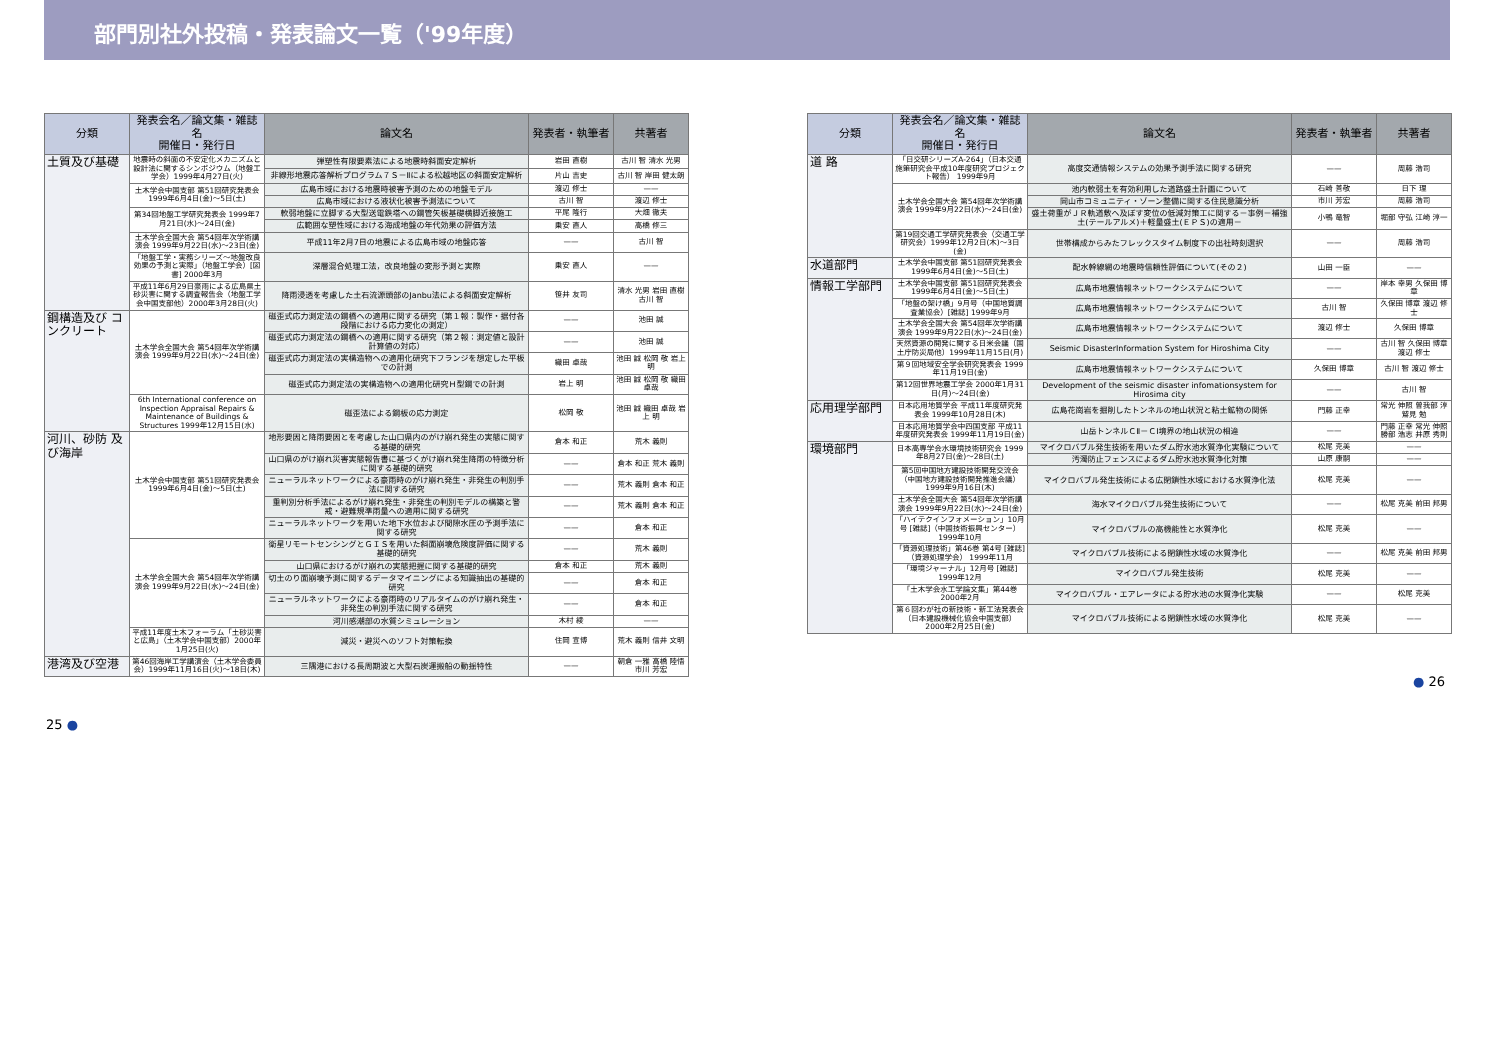部門別社外投稿・発表論文一覧（'99年度）
| 分類 | 発表会名／論文集・雑誌名 開催日・発行日 | 論文名 | 発表者・執筆者 | 共著者 |
| --- | --- | --- | --- | --- |
| 土質及び基礎 | 地震時の斜面の不安定化メカニズムと設計法に関するシンポジウム（地盤工学会）1999年4月27日(火) | 弾塑性有限要素法による地震時斜面安定解析 | 岩田 直樹 | 古川 智 清水 光男 |
| | | 非線形地震応答解析プログラム７Ｓ－Ⅱによる松越地区の斜面安定解析 | 片山 吉史 | 古川 智 岸田 健太朗 |
| | 土木学会中国支部 第51回研究発表会 1999年6月4日(金)～5日(土) | 広島市域における地震時被害予測のための地盤モデル | 渡辺 修士 | —— |
| | | 広島市域における液状化被害予測法について | 古川 智 | 渡辺 修士 |
| | 第34回地盤工学研究発表会 1999年7月21日(水)～24日(金) | 軟弱地盤に立脚する大型送電鉄塔への鋼管矢板基礎横脚近接施工 | 平尾 隆行 | 大畑 徹夫 |
| | | 広範囲な塑性域における海成地盤の年代効果の評価方法 | 乗安 直人 | 高橋 修三 |
| | 土木学会全国大会 第54回年次学術講演会 1999年9月22日(水)～23日(金) | 平成11年2月7日の地震による広島市域の地盤応答 | —— | 古川 智 |
| | 「地盤工学・実務シリーズ～地盤改良効果の予測と実際」（地盤工学会）[図書] 2000年3月 | 深層混合処理工法，改良地盤の変形予測と実際 | 乗安 直人 | —— |
| | 平成11年6月29日豪雨による広島県土砂災害に関する調査報告会（地盤工学会中国支部他）2000年3月28日(火) | 降雨浸透を考慮した土石流源頭部のJanbu法による斜面安定解析 | 笹井 友司 | 清水 光男 岩田 直樹 古川 智 |
| 鋼構造及び コンクリート | 土木学会全国大会 第54回年次学術講演会 1999年9月22日(水)～24日(金) | 磁歪式応力測定法の鋼橋への適用に関する研究（第１報：製作・据付各段階における応力変化の測定） | —— | 池田 誠 |
| | | 磁歪式応力測定法の鋼橋への適用に関する研究（第２報：測定値と設計計算値の対応） | —— | 池田 誠 |
| | | 磁歪式応力測定法の実構造物への適用化研究下フランジを想定した平板での計測 | 織田 卓哉 | 池田 誠 松岡 敬 岩上 明 |
| | | 磁歪式応力測定法の実構造物への適用化研究Ｈ型鋼での計測 | 岩上 明 | 池田 誠 松岡 敬 織田 卓哉 |
| | 6th International conference on Inspection Appraisal Repairs & Maintenance of Buildings & Structures 1999年12月15日(水) | 磁歪法による鋼板の応力測定 | 松岡 敬 | 池田 誠 織田 卓哉 岩上 明 |
| 河川、砂防 及び海岸 | 土木学会中国支部 第51回研究発表会 1999年6月4日(金)～5日(土) | 地形要因と降雨要因とを考慮した山口県内のがけ崩れ発生の実態に関する基礎的研究 | 倉本 和正 | 荒木 義則 |
| | | 山口県のがけ崩れ災害実態報告書に基づくがけ崩れ発生降雨の特徴分析に関する基礎的研究 | —— | 倉本 和正 荒木 義則 |
| | | ニューラルネットワークによる豪雨時のがけ崩れ発生・非発生の判別手法に関する研究 | —— | 荒木 義則 倉本 和正 |
| | | 重判別分析手法によるがけ崩れ発生・非発生の判別モデルの構築と警戒・避難規準雨量への適用に関する研究 | —— | 荒木 義則 倉本 和正 |
| | | ニューラルネットワークを用いた地下水位および間隙水圧の予測手法に関する研究 | —— | 倉本 和正 |
| | 土木学会全国大会 第54回年次学術講演会 1999年9月22日(水)～24日(金) | 衛星リモートセンシングとＧＩＳを用いた斜面崩壊危険度評価に関する基礎的研究 | —— | 荒木 義則 |
| | | 山口県におけるがけ崩れの実態把握に関する基礎的研究 | 倉本 和正 | 荒木 義則 |
| | | 切土のり面崩壊予測に関するデータマイニングによる知識抽出の基礎的研究 | —— | 倉本 和正 |
| | | ニューラルネットワークによる豪雨時のリアルタイムのがけ崩れ発生・非発生の判別手法に関する研究 | —— | 倉本 和正 |
| | | 河川感潮部の水質シミュレーション | 木村 綾 | —— |
| | 平成11年度土木フォーラム「土砂災害と広島」（土木学会中国支部）2000年1月25日(火) | 減災・避災へのソフト対策転換 | 住岡 宣博 | 荒木 義則 信井 文明 |
| 港湾及び空港 | 第46回海岸工学講演会（土木学会委員会）1999年11月16日(火)～18日(木) | 三隅港における長周期波と大型石炭運搬船の動揺特性 | —— | 朝倉 一雅 高橋 陸悟 市川 芳宏 |
25 ●
| 分類 | 発表会名／論文集・雑誌名 開催日・発行日 | 論文名 | 発表者・執筆者 | 共著者 |
| --- | --- | --- | --- | --- |
| 道 路 | 「日交研シリーズA-264」（日本交通施策研究会平成10年度研究プロジェクト報告） 1999年9月 | 高度交通情報システムの効果予測手法に関する研究 | —— | 周藤 浩司 |
| | 土木学会全国大会 第54回年次学術講演会 1999年9月22日(水)～24日(金) | 池内軟弱土を有効利用した道路盛土計画について | 石崎 善敬 | 日下 理 |
| | | 岡山市コミュニティ・ゾーン整備に関する住民意識分析 | 市川 芳宏 | 周藤 浩司 |
| | | 盛土荷重がＪＲ軌道敷へ及ぼす変位の低減対策工に関する－事例－補強土(テールアルメ)＋軽量盛土(ＥＰＳ)の適用－ | 小鴨 竜智 | 堀部 守弘 江崎 淳一 |
| | 第19回交通工学研究発表会（交通工学研究会）1999年12月2日(木)～3日(金) | 世帯構成からみたフレックスタイム制度下の出社時刻選択 | —— | 周藤 浩司 |
| 水道部門 | 土木学会中国支部 第51回研究発表会 1999年6月4日(金)～5日(土) | 配水幹線網の地震時信頼性評価について(その２) | 山田 一臣 | —— |
| 情報工学部門 | 土木学会中国支部 第51回研究発表会 1999年6月4日(金)～5日(土) | 広島市地震情報ネットワークシステムについて | —— | 岸本 幸男 久保田 博章 |
| | 「地盤の架け橋」9月号（中国地質調査業協会）[雑誌] 1999年9月 | 広島市地震情報ネットワークシステムについて | 古川 智 | 久保田 博章 渡辺 修士 |
| | 土木学会全国大会 第54回年次学術講演会 1999年9月22日(水)～24日(金) | 広島市地震情報ネットワークシステムについて | 渡辺 修士 | 久保田 博章 |
| | 天然資源の開発に関する日米会議（国土庁防災局他）1999年11月15日(月) | Seismic DisasterInformation System for Hiroshima City | —— | 古川 智 久保田 博章 渡辺 修士 |
| | 第９回地域安全学会研究発表会 1999年11月19日(金) | 広島市地震情報ネットワークシステムについて | 久保田 博章 | 古川 智 渡辺 修士 |
| | 第12回世界地震工学会 2000年1月31日(月)～24日(金) | Development of the seismic disaster infomationsystem for Hirosima city | —— | 古川 智 |
| 応用理学部門 | 日本応用地質学会 平成11年度研究発表会 1999年10月28日(木) | 広島花崗岩を掘削したトンネルの地山状況と粘土鉱物の関係 | 門藤 正幸 | 常光 伸照 曽我部 淳 鷲見 勉 |
| | 日本応用地質学会中四国支部 平成11年度研究発表会 1999年11月19日(金) | 山岳トンネルＣⅡ－ＣⅠ境界の地山状況の相違 | —— | 門藤 正幸 常光 伸照 勝部 浩志 井原 秀則 |
| 環境部門 | 日本高専学会水環境技術研究会 1999年8月27日(金)～28日(土) | マイクロバブル発生技術を用いたダム貯水池水質浄化実験について | 松尾 克美 | —— |
| | | 汚濁防止フェンスによるダム貯水池水質浄化対策 | 山原 康嗣 | —— |
| | 第5回中国地方建設技術開発交流会（中国地方建設技術開発推進会議）1999年9月16日(木) | マイクロバブル発生技術による広閉鎖性水域における水質浄化法 | 松尾 克美 | —— |
| | 土木学会全国大会 第54回年次学術講演会 1999年9月22日(水)～24日(金) | 海水マイクロバブル発生技術について | —— | 松尾 克美 前田 邦男 |
| | 「ハイテクインフォメーション」10月号 [雑誌]（中国技術振興センター）1999年10月 | マイクロバブルの高機能性と水質浄化 | 松尾 克美 | —— |
| | 「資源処理技術」第46巻 第4号 [雑誌]（資源処理学会） 1999年11月 | マイクロバブル技術による閉鎖性水域の水質浄化 | —— | 松尾 克美 前田 邦男 |
| | 「環境ジャーナル」12月号 [雑誌] 1999年12月 | マイクロバブル発生技術 | 松尾 克美 | —— |
| | 「土木学会水工学論文集」第44巻 2000年2月 | マイクロバブル・エアレータによる貯水池の水質浄化実験 | —— | 松尾 克美 |
| | 第６回わが社の新技術・新工法発表会（日本建設機械化協会中国支部）2000年2月25日(金) | マイクロバブル技術による閉鎖性水域の水質浄化 | 松尾 克美 | —— |
● 26